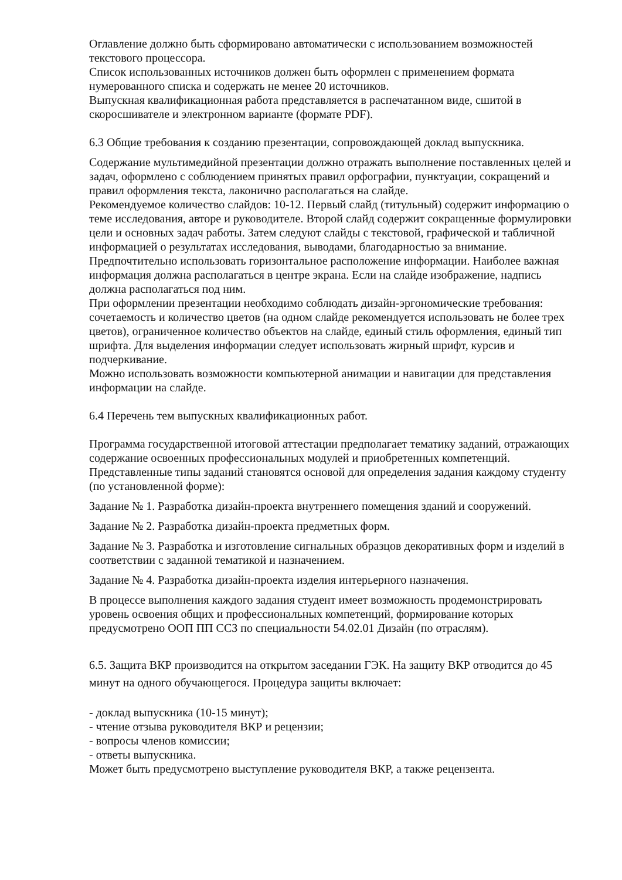Оглавление должно быть сформировано автоматически с использованием возможностей текстового процессора.
Список использованных источников должен быть оформлен с применением формата нумерованного списка и содержать не менее 20 источников.
Выпускная квалификационная работа представляется в распечатанном виде, сшитой в скоросшивателе и электронном варианте (формате PDF).
6.3 Общие требования к созданию презентации, сопровождающей доклад выпускника.
Содержание мультимедийной презентации должно отражать выполнение поставленных целей и задач, оформлено с соблюдением принятых правил орфографии, пунктуации, сокращений и правил оформления текста, лаконично располагаться на слайде.
Рекомендуемое количество слайдов: 10-12. Первый слайд (титульный) содержит информацию о теме исследования, авторе и руководителе. Второй слайд содержит сокращенные формулировки цели и основных задач работы. Затем следуют слайды с текстовой, графической и табличной информацией о результатах исследования, выводами, благодарностью за внимание.
Предпочтительно использовать горизонтальное расположение информации. Наиболее важная информация должна располагаться в центре экрана. Если на слайде изображение, надпись должна располагаться под ним.
При оформлении презентации необходимо соблюдать дизайн-эргономические требования: сочетаемость и количество цветов (на одном слайде рекомендуется использовать не более трех цветов), ограниченное количество объектов на слайде, единый стиль оформления, единый тип шрифта. Для выделения информации следует использовать жирный шрифт, курсив и подчеркивание.
Можно использовать возможности компьютерной анимации и навигации для представления информации на слайде.
6.4 Перечень тем выпускных квалификационных работ.
Программа государственной итоговой аттестации предполагает тематику заданий, отражающих содержание освоенных профессиональных модулей и приобретенных компетенций. Представленные типы заданий становятся основой для определения задания каждому студенту (по установленной форме):
Задание № 1. Разработка дизайн-проекта внутреннего помещения зданий и сооружений.
Задание № 2. Разработка дизайн-проекта предметных форм.
Задание № 3. Разработка и изготовление сигнальных образцов декоративных форм и изделий в соответствии с заданной тематикой и назначением.
Задание № 4. Разработка дизайн-проекта изделия интерьерного назначения.
В процессе выполнения каждого задания студент имеет возможность продемонстрировать уровень освоения общих и профессиональных компетенций, формирование которых предусмотрено ООП ПП ССЗ по специальности 54.02.01 Дизайн (по отраслям).
6.5. Защита ВКР производится на открытом заседании ГЭК. На защиту ВКР отводится до 45 минут на одного обучающегося. Процедура защиты включает:
- доклад выпускника (10-15 минут);
- чтение отзыва руководителя ВКР и рецензии;
- вопросы членов комиссии;
- ответы выпускника.
Может быть предусмотрено выступление руководителя ВКР, а также рецензента.